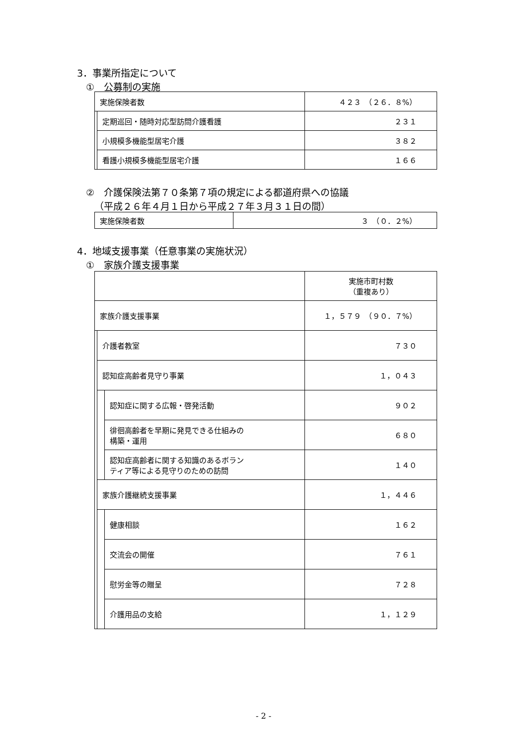3．事業所指定について
①　公募制の実施
| 実施保険者数 | | ４２３ （２６．８%） |
| | 定期巡回・随時対応型訪問介護看護 | ２３１ |
| | 小規模多機能型居宅介護 | ３８２ |
| | 看護小規模多機能型居宅介護 | １６６ |
②　介護保険法第７０条第７項の規定による都道府県への協議
（平成２６年４月１日から平成２７年３月３１日の間）
| 実施保険者数 | ３ （０．２%） |
4．地域支援事業（任意事業の実施状況）
①　家族介護支援事業
| | | | 実施市町村数 （重複あり） |
| 家族介護支援事業 | | | １，５７９ （９０．７%） |
| | 介護者教室 | | ７３０ |
| | 認知症高齢者見守り事業 | | １，０４３ |
| | | 認知症に関する広報・啓発活動 | ９０２ |
| | | 徘徊高齢者を早期に発見できる仕組みの 構築・運用 | ６８０ |
| | | 認知症高齢者に関する知識のあるボラン ティア等による見守りのための訪問 | １４０ |
| | 家族介護継続支援事業 | | １，４４６ |
| | | 健康相談 | １６２ |
| | | 交流会の開催 | ７６１ |
| | | 慰労金等の贈呈 | ７２８ |
| | | 介護用品の支給 | １，１２９ |
- 2 -